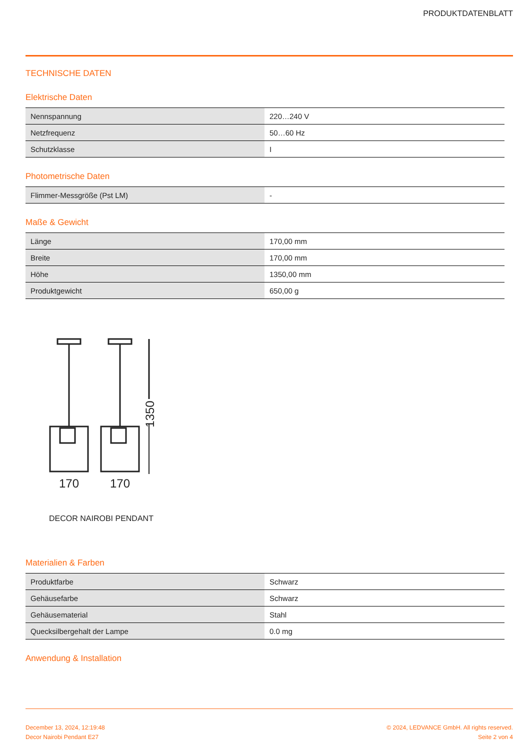PRODUKTDATENBLATT
TECHNISCHE DATEN
Elektrische Daten
| Nennspannung | 220…240 V |
| Netzfrequenz | 50…60 Hz |
| Schutzklasse | I |
Photometrische Daten
| Flimmer-Messgröße (Pst LM) | - |
Maße & Gewicht
| Länge | 170,00 mm |
| Breite | 170,00 mm |
| Höhe | 1350,00 mm |
| Produktgewicht | 650,00 g |
1350
170
170
DECOR NAIROBI PENDANT
Materialien & Farben
| Produktfarbe | Schwarz |
| Gehäusefarbe | Schwarz |
| Gehäusematerial | Stahl |
| Quecksilbergehalt der Lampe | 0.0 mg |
Anwendung & Installation
December 13, 2024, 12:19:48
Decor Nairobi Pendant E27
© 2024, LEDVANCE GmbH. All rights reserved.
Seite 2 von 4